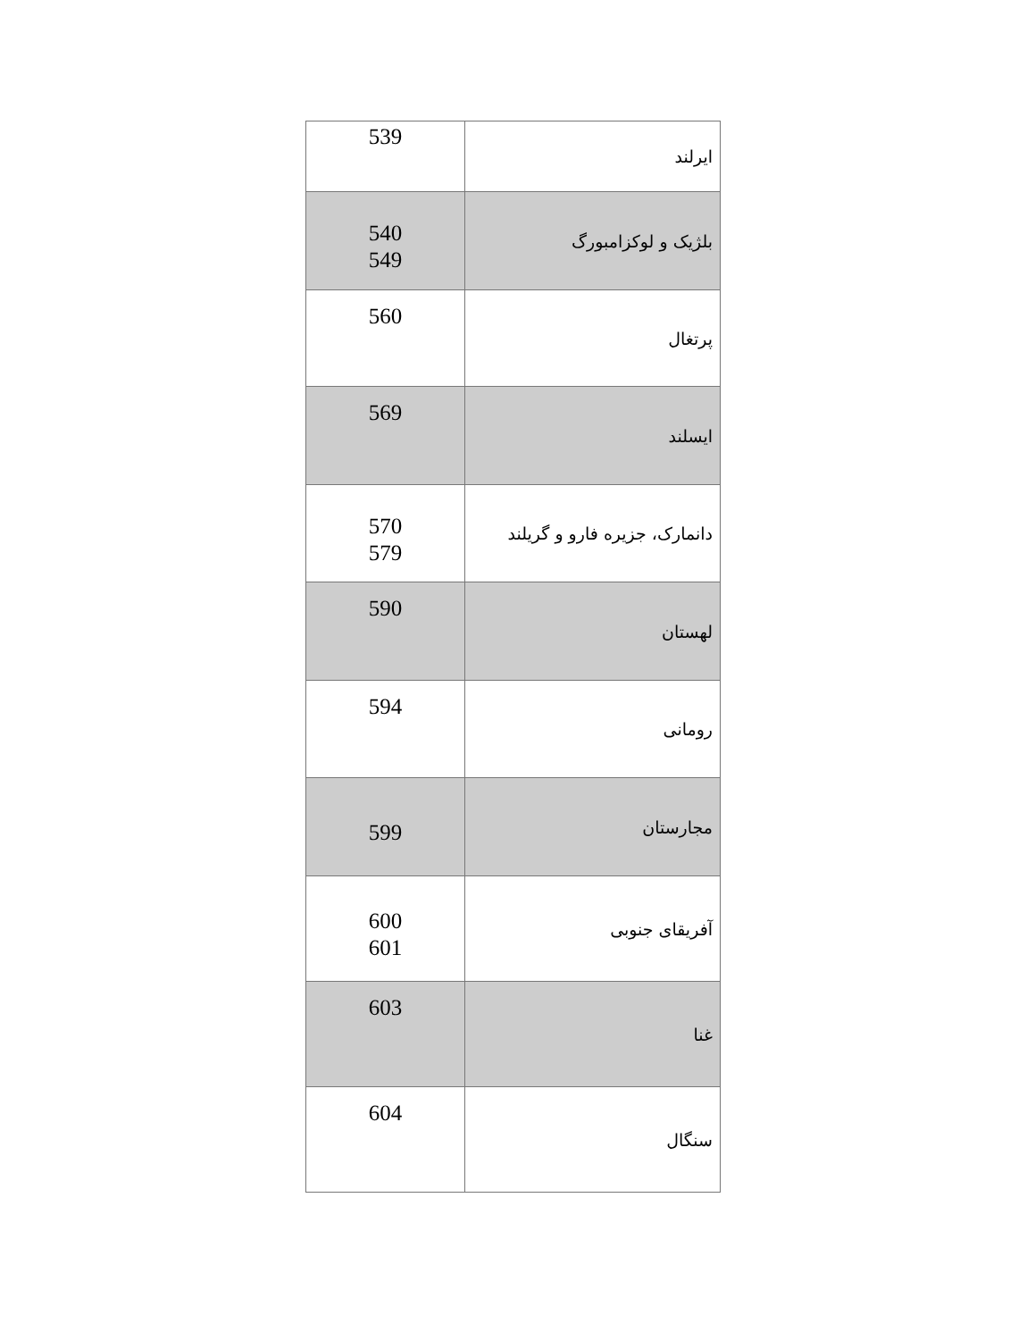| 539 | ایرلند |
| 540 549 | بلژیک و لوکزامبورگ |
| 560 | پرتغال |
| 569 | ایسلند |
| 570 579 | دانمارک، جزیره فارو و گریلند |
| 590 | لهستان |
| 594 | رومانی |
| 599 | مجارستان |
| 600 601 | آفریقای جنوبی |
| 603 | غنا |
| 604 | سنگال |